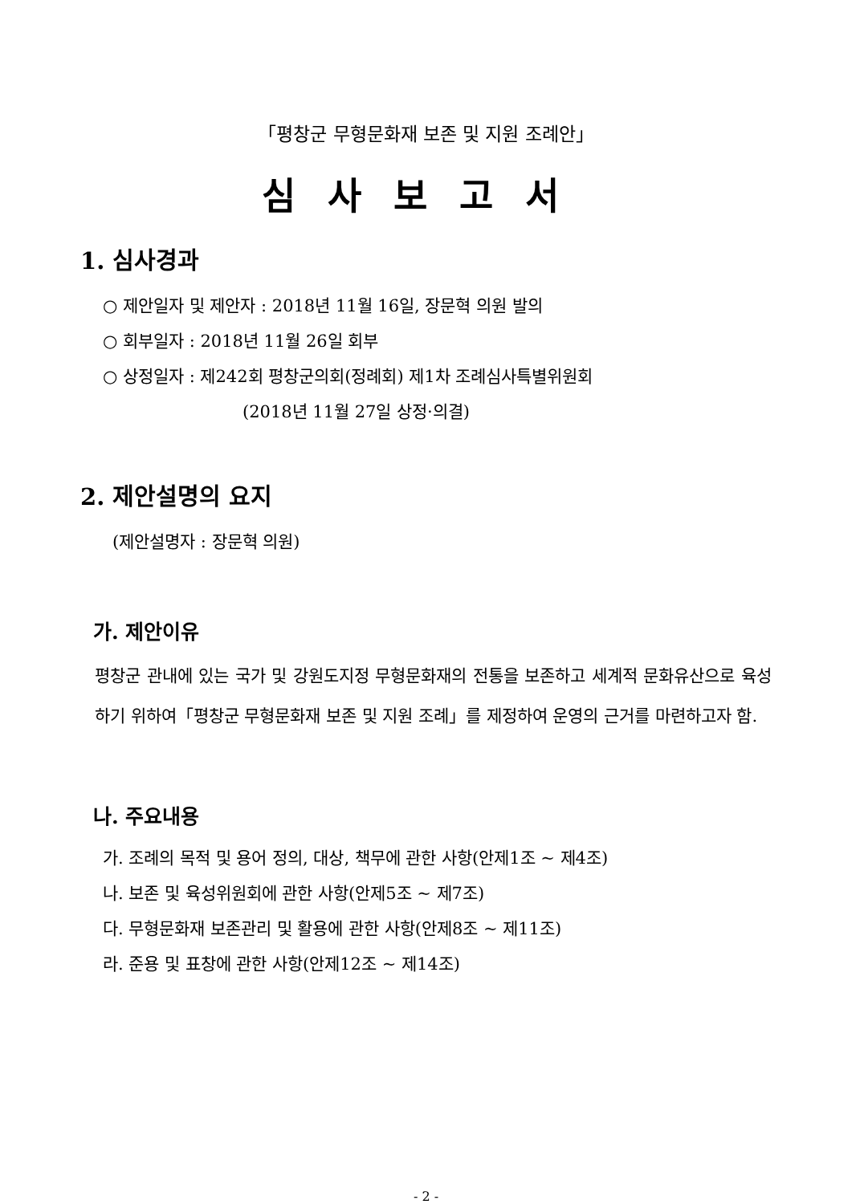「평창군 무형문화재 보존 및 지원 조례안」
심사보고서
1. 심사경과
○ 제안일자 및 제안자 : 2018년 11월 16일, 장문혁 의원 발의
○ 회부일자 : 2018년 11월 26일 회부
○ 상정일자 : 제242회 평창군의회(정례회) 제1차 조례심사특별위원회
(2018년 11월 27일 상정·의결)
2. 제안설명의 요지
(제안설명자 : 장문혁 의원)
가. 제안이유
평창군 관내에 있는 국가 및 강원도지정 무형문화재의 전통을 보존하고 세계적 문화유산으로 육성하기 위하여「평창군 무형문화재 보존 및 지원 조례」를 제정하여 운영의 근거를 마련하고자 함.
나. 주요내용
가. 조례의 목적 및 용어 정의, 대상, 책무에 관한 사항(안제1조 ~ 제4조)
나. 보존 및 육성위원회에 관한 사항(안제5조 ~ 제7조)
다. 무형문화재 보존관리 및 활용에 관한 사항(안제8조 ~ 제11조)
라. 준용 및 표창에 관한 사항(안제12조 ~ 제14조)
- 2 -